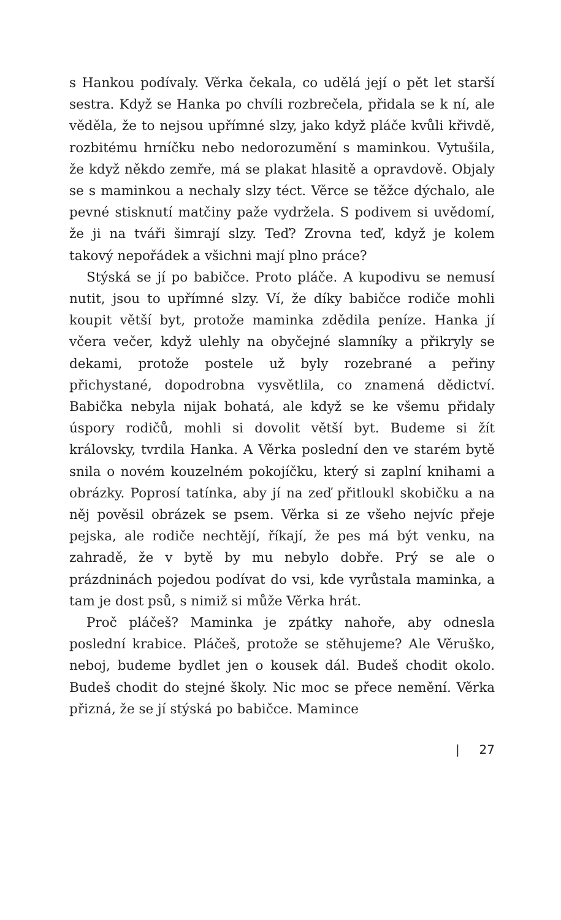s Hankou podívaly. Věrka čekala, co udělá její o pět let starší sestra. Když se Hanka po chvíli rozbrečela, přidala se k ní, ale věděla, že to nejsou upřímné slzy, jako když pláče kvůli křivdě, rozbitému hrníčku nebo nedorozumění s maminkou. Vytušila, že když někdo zemře, má se plakat hlasitě a opravdově. Objaly se s maminkou a nechaly slzy téct. Věrce se těžce dýchalo, ale pevné stisknutí matčiny paže vydržela. S podivem si uvědomí, že ji na tváři šimrají slzy. Teď? Zrovna teď, když je kolem takový nepořádek a všichni mají plno práce?
Stýská se jí po babičce. Proto pláče. A kupodivu se nemusí nutit, jsou to upřímné slzy. Ví, že díky babičce rodiče mohli koupit větší byt, protože maminka zdědila peníze. Hanka jí včera večer, když ulehly na obyčejné slamníky a přikryly se dekami, protože postele už byly rozebrané a peřiny přichystané, dopodrobna vysvětlila, co znamená dědictví. Babička nebyla nijak bohatá, ale když se ke všemu přidaly úspory rodičů, mohli si dovolit větší byt. Budeme si žít královsky, tvrdila Hanka. A Věrka poslední den ve starém bytě snila o novém kouzelném pokojíčku, který si zaplní knihami a obrázky. Poprosí tatínka, aby jí na zeď přitloukl skobičku a na něj pověsil obrázek se psem. Věrka si ze všeho nejvíc přeje pejska, ale rodiče nechtějí, říkají, že pes má být venku, na zahradě, že v bytě by mu nebylo dobře. Prý se ale o prázdninách pojedou podívat do vsi, kde vyrůstala maminka, a tam je dost psů, s nimiž si může Věrka hrát.
Proč pláčeš? Maminka je zpátky nahoře, aby odnesla poslední krabice. Pláčeš, protože se stěhujeme? Ale Věruško, neboj, budeme bydlet jen o kousek dál. Budeš chodit okolo. Budeš chodit do stejné školy. Nic moc se přece nemění. Věrka přizná, že se jí stýská po babičce. Mamince
| 27